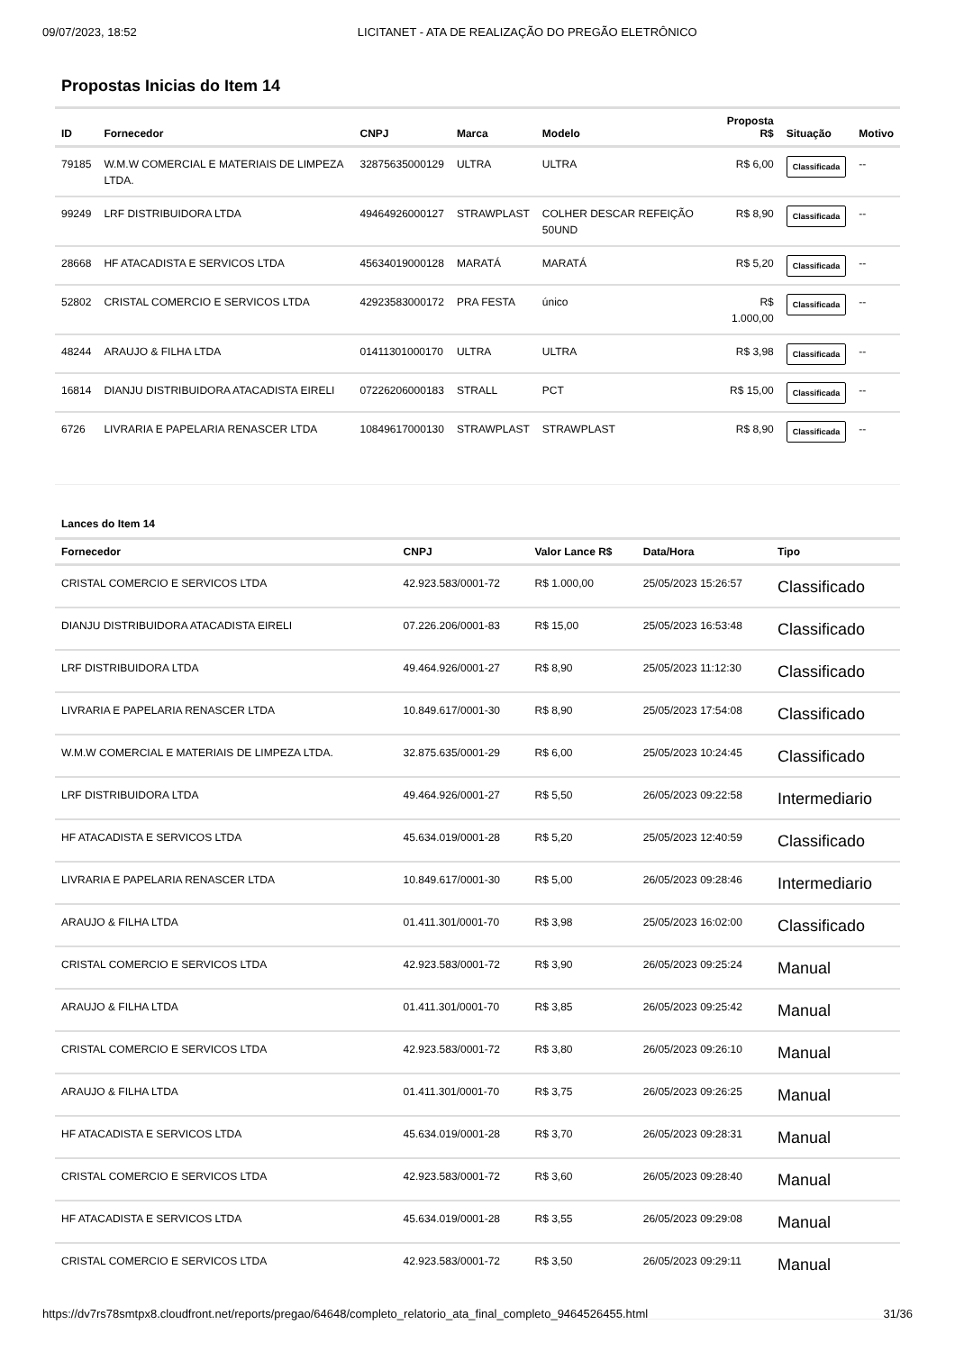09/07/2023, 18:52 LICITANET - ATA DE REALIZAÇÃO DO PREGÃO ELETRÔNICO
Propostas Inicias do Item 14
| ID | Fornecedor | CNPJ | Marca | Modelo | Proposta R$ | Situação | Motivo |
| --- | --- | --- | --- | --- | --- | --- | --- |
| 79185 | W.M.W COMERCIAL E MATERIAIS DE LIMPEZA LTDA. | 32875635000129 | ULTRA | ULTRA | R$ 6,00 | Classificada | -- |
| 99249 | LRF DISTRIBUIDORA LTDA | 49464926000127 | STRAWPLAST | COLHER DESCAR REFEIÇÃO 50UND | R$ 8,90 | Classificada | -- |
| 28668 | HF ATACADISTA E SERVICOS LTDA | 45634019000128 | MARATÁ | MARATÁ | R$ 5,20 | Classificada | -- |
| 52802 | CRISTAL COMERCIO E SERVICOS LTDA | 42923583000172 | PRA FESTA | único | R$ 1.000,00 | Classificada | -- |
| 48244 | ARAUJO & FILHA LTDA | 01411301000170 | ULTRA | ULTRA | R$ 3,98 | Classificada | -- |
| 16814 | DIANJU DISTRIBUIDORA ATACADISTA EIRELI | 07226206000183 | STRALL | PCT | R$ 15,00 | Classificada | -- |
| 6726 | LIVRARIA E PAPELARIA RENASCER LTDA | 10849617000130 | STRAWPLAST | STRAWPLAST | R$ 8,90 | Classificada | -- |
Lances do Item 14
| Fornecedor | CNPJ | Valor Lance R$ | Data/Hora | Tipo |
| --- | --- | --- | --- | --- |
| CRISTAL COMERCIO E SERVICOS LTDA | 42.923.583/0001-72 | R$ 1.000,00 | 25/05/2023 15:26:57 | Classificado |
| DIANJU DISTRIBUIDORA ATACADISTA EIRELI | 07.226.206/0001-83 | R$ 15,00 | 25/05/2023 16:53:48 | Classificado |
| LRF DISTRIBUIDORA LTDA | 49.464.926/0001-27 | R$ 8,90 | 25/05/2023 11:12:30 | Classificado |
| LIVRARIA E PAPELARIA RENASCER LTDA | 10.849.617/0001-30 | R$ 8,90 | 25/05/2023 17:54:08 | Classificado |
| W.M.W COMERCIAL E MATERIAIS DE LIMPEZA LTDA. | 32.875.635/0001-29 | R$ 6,00 | 25/05/2023 10:24:45 | Classificado |
| LRF DISTRIBUIDORA LTDA | 49.464.926/0001-27 | R$ 5,50 | 26/05/2023 09:22:58 | Intermediario |
| HF ATACADISTA E SERVICOS LTDA | 45.634.019/0001-28 | R$ 5,20 | 25/05/2023 12:40:59 | Classificado |
| LIVRARIA E PAPELARIA RENASCER LTDA | 10.849.617/0001-30 | R$ 5,00 | 26/05/2023 09:28:46 | Intermediario |
| ARAUJO & FILHA LTDA | 01.411.301/0001-70 | R$ 3,98 | 25/05/2023 16:02:00 | Classificado |
| CRISTAL COMERCIO E SERVICOS LTDA | 42.923.583/0001-72 | R$ 3,90 | 26/05/2023 09:25:24 | Manual |
| ARAUJO & FILHA LTDA | 01.411.301/0001-70 | R$ 3,85 | 26/05/2023 09:25:42 | Manual |
| CRISTAL COMERCIO E SERVICOS LTDA | 42.923.583/0001-72 | R$ 3,80 | 26/05/2023 09:26:10 | Manual |
| ARAUJO & FILHA LTDA | 01.411.301/0001-70 | R$ 3,75 | 26/05/2023 09:26:25 | Manual |
| HF ATACADISTA E SERVICOS LTDA | 45.634.019/0001-28 | R$ 3,70 | 26/05/2023 09:28:31 | Manual |
| CRISTAL COMERCIO E SERVICOS LTDA | 42.923.583/0001-72 | R$ 3,60 | 26/05/2023 09:28:40 | Manual |
| HF ATACADISTA E SERVICOS LTDA | 45.634.019/0001-28 | R$ 3,55 | 26/05/2023 09:29:08 | Manual |
| CRISTAL COMERCIO E SERVICOS LTDA | 42.923.583/0001-72 | R$ 3,50 | 26/05/2023 09:29:11 | Manual |
https://dv7rs78smtpx8.cloudfront.net/reports/pregao/64648/completo_relatorio_ata_final_completo_9464526455.html 31/36